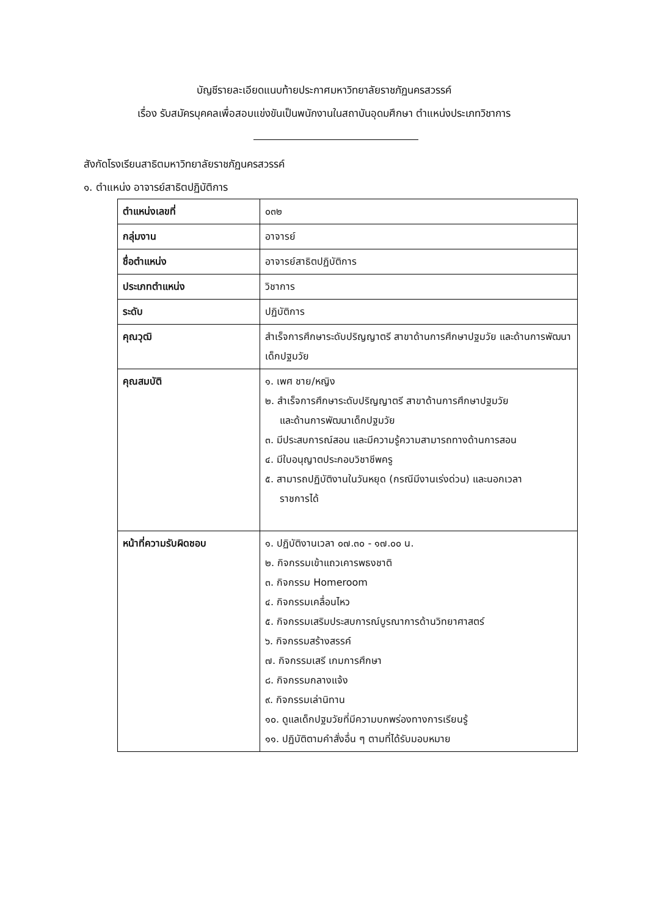บัญชีรายละเอียดแนบท้ายประกาศมหาวิทยาลัยราชภัฏนครสวรรค์
เรื่อง รับสมัครบุคคลเพื่อสอบแข่งขันเป็นพนักงานในสถาบันอุดมศึกษา ตำแหน่งประเภทวิชาการ
สังกัดโรงเรียนสาธิตมหาวิทยาลัยราชภัฏนครสวรรค์
๑. ตำแหน่ง อาจารย์สาธิตปฏิบัติการ
| ตำแหน่งเลขที่ | ๐๓๒ |
| กลุ่มงาน | อาจารย์ |
| ชื่อตำแหน่ง | อาจารย์สาธิตปฏิบัติการ |
| ประเภทตำแหน่ง | วิชาการ |
| ระดับ | ปฏิบัติการ |
| คุณวุฒิ | สำเร็จการศึกษาระดับปริญญาตรี สาขาด้านการศึกษาปฐมวัย และด้านการพัฒนาเด็กปฐมวัย |
| คุณสมบัติ | ๑. เพศ ชาย/หญิง ๒. สำเร็จการศึกษาระดับปริญญาตรี สาขาด้านการศึกษาปฐมวัย และด้านการพัฒนาเด็กปฐมวัย ๓. มีประสบการณ์สอน และมีความรู้ความสามารถทางด้านการสอน ๔. มีใบอนุญาตประกอบวิชาชีพครู ๕. สามารถปฏิบัติงานในวันหยุด (กรณีมีงานเร่งด่วน) และนอกเวลา ราชการได้ |
| หน้าที่ความรับผิดชอบ | ๑. ปฏิบัติงานเวลา ๐๗.๓๐ - ๑๗.๐๐ น. ๒. กิจกรรมเข้าแถวเคารพธงชาติ ๓. กิจกรรม Homeroom ๔. กิจกรรมเคลื่อนไหว ๕. กิจกรรมเสริมประสบการณ์บูรณาการด้านวิทยาศาสตร์ ๖. กิจกรรมสร้างสรรค์ ๗. กิจกรรมเสรี เกมการศึกษา ๘. กิจกรรมกลางแจ้ง ๙. กิจกรรมเล่านิทาน ๑๐. ดูแลเด็กปฐมวัยที่มีความบกพร่องทางการเรียนรู้ ๑๑. ปฏิบัติตามคำสั่งอื่น ๆ ตามที่ได้รับมอบหมาย |